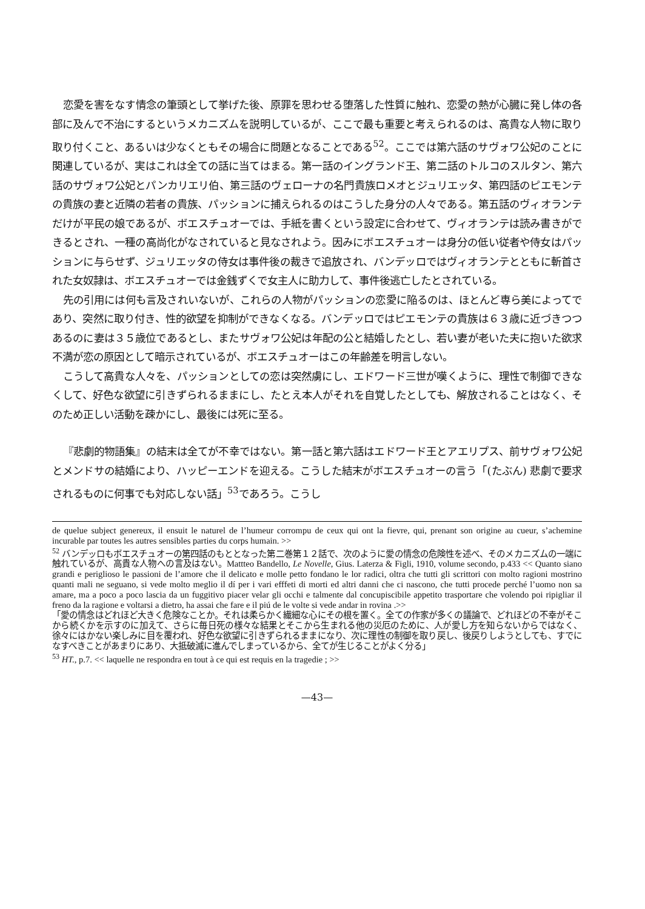恋愛を害をなす情念の筆頭として挙げた後、原罪を思わせる堕落した性質に触れ、恋愛の熱が心臓に発し体の各部に及んで不治にするというメカニズムを説明しているが、ここで最も重要と考えられるのは、高貴な人物に取り取り付くこと、あるいは少なくともその場合に問題となることである<sup>52</sup>。ここでは第六話のサヴォワ公妃のことに関連しているが、実はこれは全ての話に当てはまる。第一話のイングランド王、第二話のトルコのスルタン、第六話のサヴォワ公妃とパンカリエリ伯、第三話のヴェローナの名門貴族ロメオとジュリエッタ、第四話のピエモンテの貴族の妻と近隣の若者の貴族、パッションに捕えられるのはこうした身分の人々である。第五話のヴィオランテだけが平民の娘であるが、ボエスチュオーでは、手紙を書くという設定に合わせて、ヴィオランテは読み書きができるとされ、一種の高尚化がなされていると見なされよう。因みにボエスチュオーは身分の低い従者や侍女はパッションに与らせず、ジュリエッタの侍女は事件後の裁きで追放され、バンデッロではヴィオランテとともに斬首された女奴隷は、ボエスチュオーでは金銭ずくで女主人に助力して、事件後逃亡したとされている。
先の引用には何も言及されいないが、これらの人物がパッションの恋愛に陥るのは、ほとんど専ら美によってであり、突然に取り付き、性的欲望を抑制ができなくなる。バンデッロではピエモンテの貴族は６３歳に近づきつつあるのに妻は３５歳位であるとし、またサヴォワ公妃は年配の公と結婚したとし、若い妻が老いた夫に抱いた欲求不満が恋の原因として暗示されているが、ボエスチュオーはこの年齢差を明言しない。
こうして高貴な人々を、パッションとしての恋は突然虜にし、エドワード三世が嘆くように、理性で制御できなくして、好色な欲望に引きずられるままにし、たとえ本人がそれを自覚したとしても、解放されることはなく、そのため正しい活動を疎かにし、最後には死に至る。
『悲劇的物語集』の結末は全てが不幸ではない。第一話と第六話はエドワード王とアエリプス、前サヴォワ公妃とメンドサの結婚により、ハッピーエンドを迎える。こうした結末がボエスチュオーの言う「(たぶん) 悲劇で要求されるものに何事でも対応しない話」<sup>53</sup>であろう。こうし
de quelue subject genereux, il ensuit le naturel de l’humeur corrompu de ceux qui ont la fievre, qui, prenant son origine au cueur, s’achemine incurable par toutes les autres sensibles parties du corps humain. >>
<sup>52</sup> バンデッロもボエスチュオーの第四話のもととなった第二巻第１２話で、次のように愛の情念の危険性を述べ、そのメカニズムの一端に触れているが、高貴な人物への言及はない。Mattteo Bandello, Le Novelle, Gius. Laterza & Figli, 1910, volume secondo, p.433 << Quanto siano grandi e periglioso le passioni de l’amore che il delicato e molle petto fondano le lor radici, oltra che tutti gli scrittori con molto ragioni mostrino quanti mali ne seguano, si vede molto meglio il dí per i vari efffeti di morti ed altri danni che ci nascono, che tutti procede perché l’uomo non sa amare, ma a poco a poco lascia da un fuggitivo piacer velar gli occhi e talmente dal concupiscibile appetito trasportare che volendo poi ripigliar il freno da la ragione e voltarsi a dietro, ha assai che fare e il piú de le volte si vede andar in rovina .>>
「愛の情念はどれほど大きく危険なことか。それは柔らかく繊細な心にその根を置く。全ての作家が多くの議論で、どれほどの不幸がそこから続くかを示すのに加えて、さらに毎日死の様々な結果とそこから生まれる他の災厄のために、人が愛し方を知らないからではなく、徐々にはかない楽しみに目を覆われ、好色な欲望に引きずられるままになり、次に理性の制御を取り戻し、後戻りしようとしても、すでになすべきことがあまりにあり、大抵破滅に進んでしまっているから、全てが生じることがよく分る」
<sup>53</sup> HT., p.7. << laquelle ne respondra en tout à ce qui est requis en la tragedie ; >>
—43—